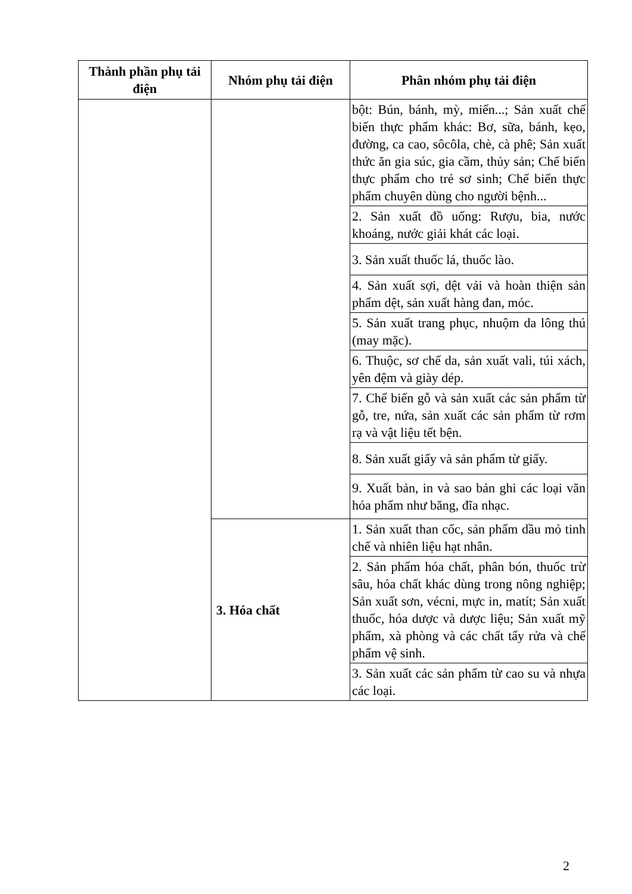| Thành phần phụ tải điện | Nhóm phụ tải điện | Phân nhóm phụ tải điện |
| --- | --- | --- |
| | | bột: Bún, bánh, mỳ, miến...; Sản xuất chế biến thực phẩm khác: Bơ, sữa, bánh, kẹo, đường, ca cao, sôcôla, chè, cà phê; Sản xuất thức ăn gia súc, gia cầm, thủy sản; Chế biến thực phẩm cho trẻ sơ sinh; Chế biến thực phẩm chuyên dùng cho người bệnh... |
| | | 2. Sản xuất đồ uống: Rượu, bia, nước khoáng, nước giải khát các loại. |
| | | 3. Sản xuất thuốc lá, thuốc lào. |
| | | 4. Sản xuất sợi, dệt vải và hoàn thiện sản phẩm dệt, sản xuất hàng đan, móc. |
| | | 5. Sản xuất trang phục, nhuộm da lông thú (may mặc). |
| | | 6. Thuộc, sơ chế da, sản xuất vali, túi xách, yên đệm và giày dép. |
| | | 7. Chế biến gỗ và sản xuất các sản phẩm từ gỗ, tre, nứa, sản xuất các sản phẩm từ rơm rạ và vật liệu tết bện. |
| | | 8. Sản xuất giấy và sản phẩm từ giấy. |
| | | 9. Xuất bản, in và sao bản ghi các loại văn hóa phẩm như băng, đĩa nhạc. |
| | 3. Hóa chất | 1. Sản xuất than cốc, sản phẩm dầu mỏ tinh chế và nhiên liệu hạt nhân. |
| | | 2. Sản phẩm hóa chất, phân bón, thuốc trừ sâu, hóa chất khác dùng trong nông nghiệp; Sản xuất sơn, vécni, mực in, matít; Sản xuất thuốc, hóa dược và dược liệu; Sản xuất mỹ phẩm, xà phòng và các chất tẩy rửa và chế phẩm vệ sinh. |
| | | 3. Sản xuất các sản phẩm từ cao su và nhựa các loại. |
2